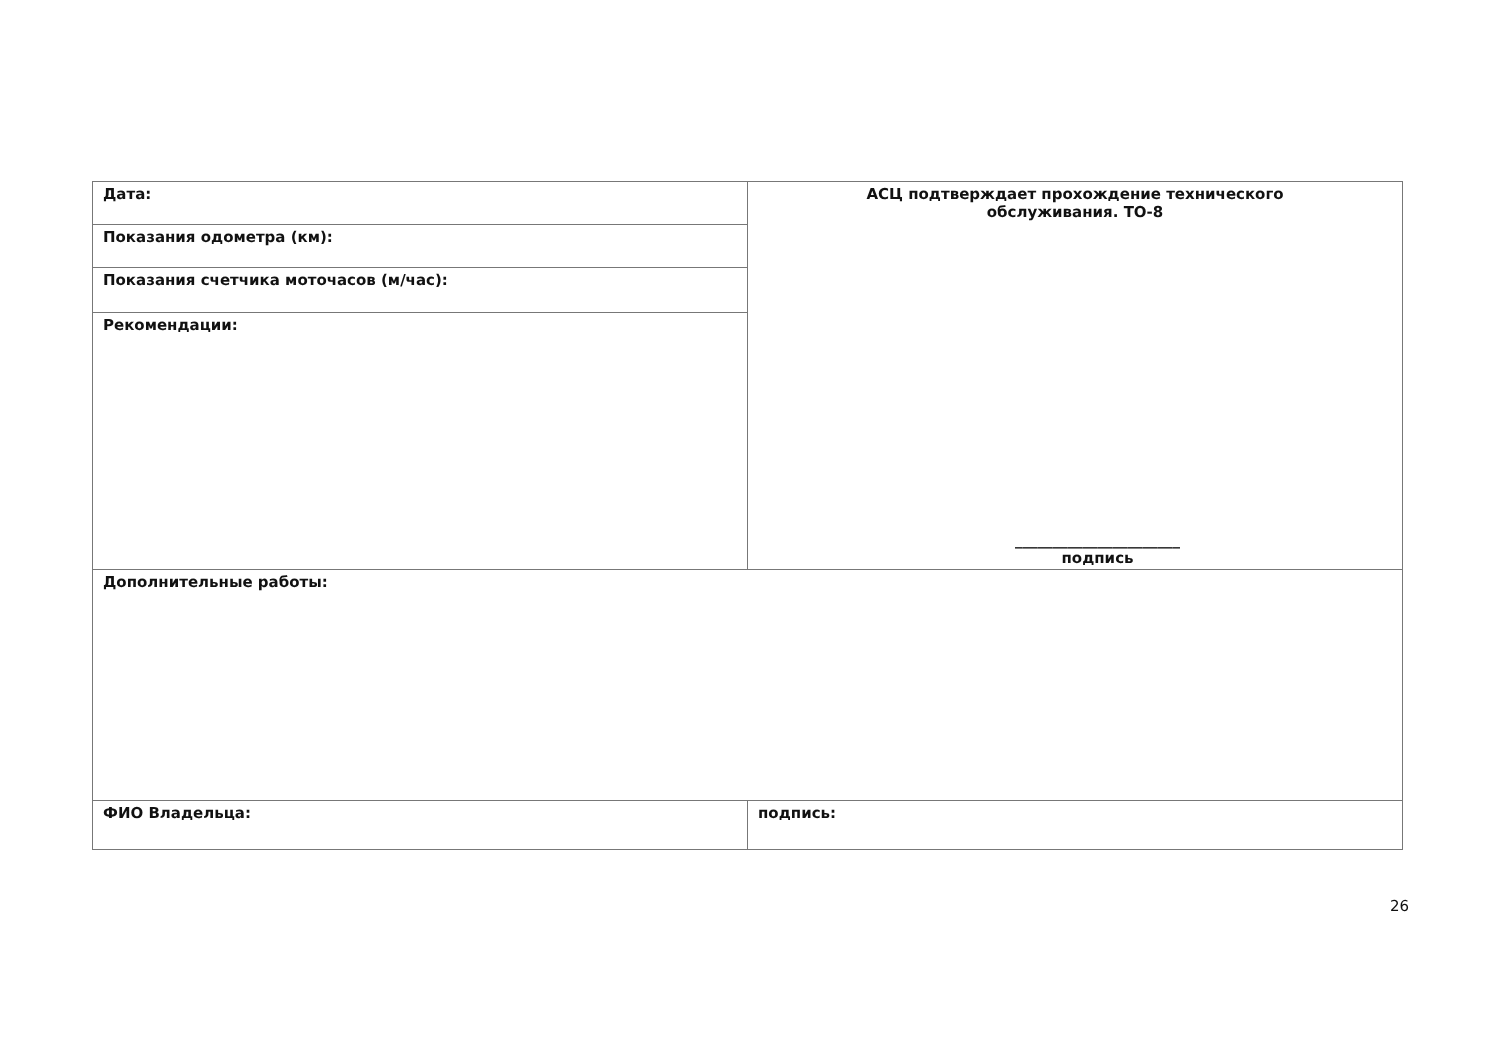| Дата: | АСЦ подтверждает прохождение технического обслуживания. ТО-8 ______________________ подпись |
| Показания одометра (км): | |
| Показания счетчика моточасов (м/час): | |
| Рекомендации: | |
| Дополнительные работы: | |
| ФИО Владельца: | подпись: |
26